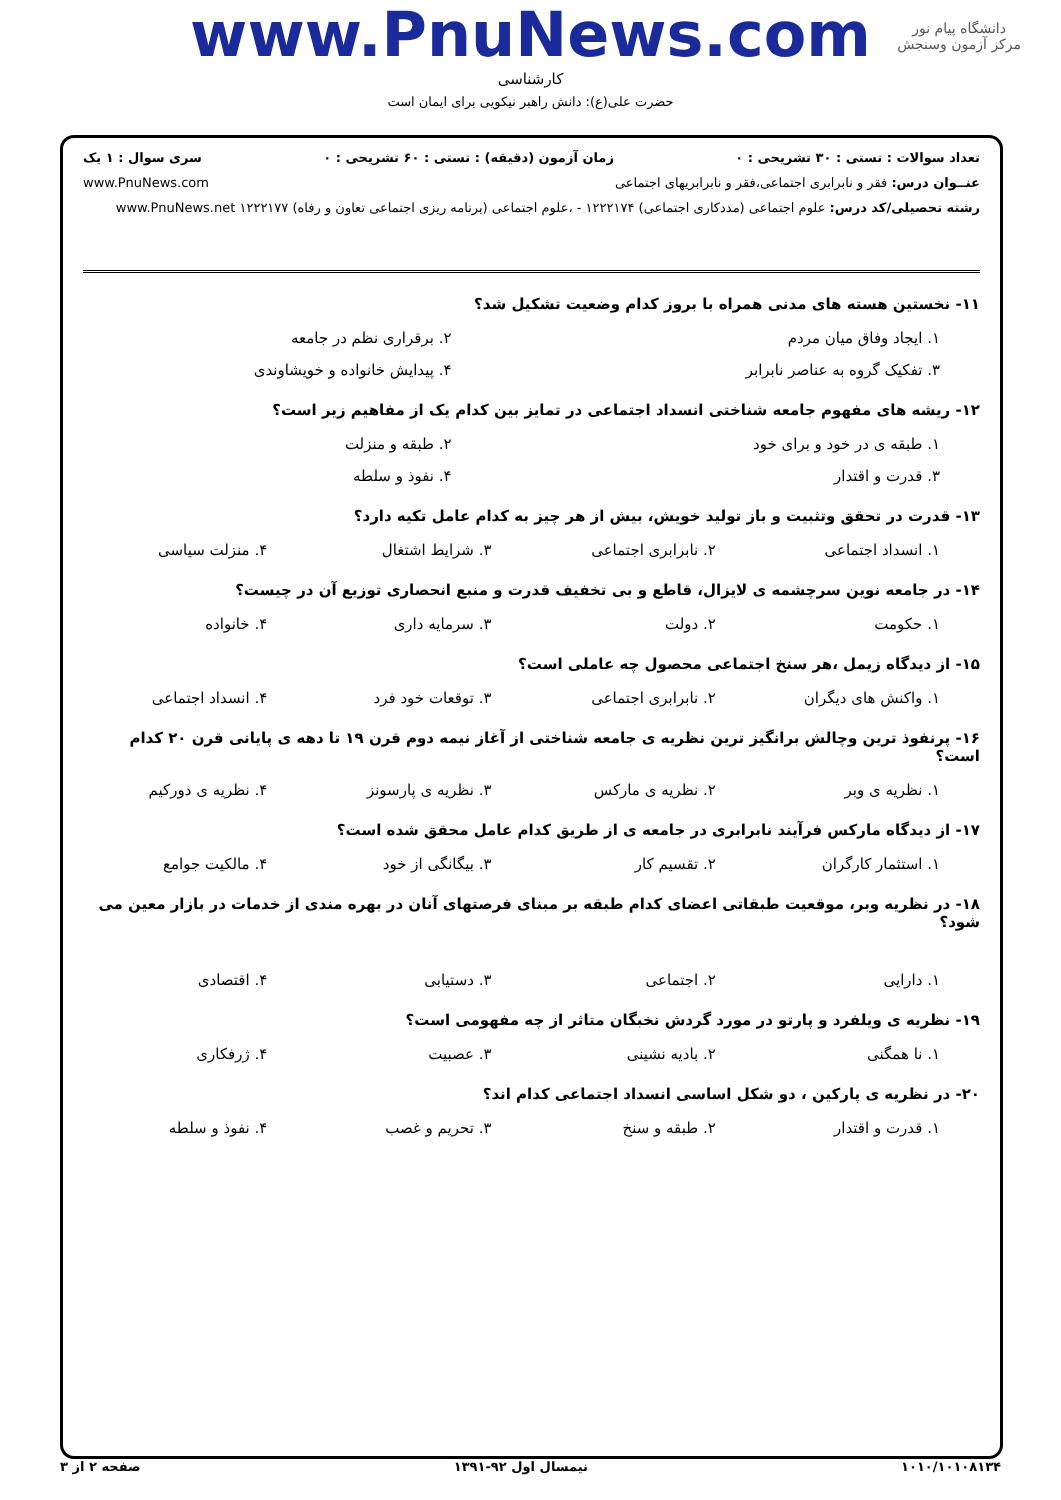دانشگاه پیام نور
مرکز آزمون وسنجش
www.PnuNews.com
کارشناسی
حضرت علی(ع): دانش راهبر نیکویی برای ایمان است
تعداد سوالات : تستی : ۳۰ تشریحی : ۰ زمان آزمون (دقیقه) : تستی : ۶۰ تشریحی : ۰ سری سوال : ۱ یک
عنــوان درس: فقر و نابرابری اجتماعی،فقر و نابرابریهای اجتماعی www.PnuNews.com
رشته تحصیلی/کد درس: علوم اجتماعی (مددکاری اجتماعی) ۱۲۲۲۱۷۴ - ،علوم اجتماعی (برنامه ریزی اجتماعی تعاون و رفاه) ۱۲۲۲۱۷۷ www.PnuNews.net
۱۱- نخستین هسته های مدنی همراه با بروز کدام وضعیت تشکیل شد؟
۱. ایجاد وفاق میان مردم ۲. برقراری نظم در جامعه
۳. تفکیک گروه به عناصر نابرابر ۴. پیدایش خانواده و خویشاوندی
۱۲- ریشه های مفهوم جامعه شناختی انسداد اجتماعی در تمایز بین کدام یک از مفاهیم زیر است؟
۱. طبقه ی در خود و برای خود ۲. طبقه و منزلت
۳. قدرت و اقتدار ۴. نفوذ و سلطه
۱۳- قدرت در تحقق وتثبیت و باز تولید خویش، بیش از هر چیز به کدام عامل تکیه دارد؟
۱. انسداد اجتماعی ۲. نابرابری اجتماعی ۳. شرایط اشتغال ۴. منزلت سیاسی
۱۴- در جامعه نوین سرچشمه ی لایزال، قاطع و بی تخفیف قدرت و منبع انحصاری توزیع آن در چیست؟
۱. حکومت ۲. دولت ۳. سرمایه داری ۴. خانواده
۱۵- از دیدگاه زیمل ،هر سنخ اجتماعی محصول چه عاملی است؟
۱. واکنش های دیگران ۲. نابرابری اجتماعی ۳. توقعات خود فرد ۴. انسداد اجتماعی
۱۶- پرنفوذ ترین وچالش برانگیز ترین نظریه ی جامعه شناختی از آغاز نیمه دوم قرن ۱۹ تا دهه ی پایانی قرن ۲۰ کدام است؟
۱. نظریه ی وبر ۲. نظریه ی مارکس ۳. نظریه ی پارسونز ۴. نظریه ی دورکیم
۱۷- از دیدگاه مارکس فرآیند نابرابری در جامعه ی از طریق کدام عامل محقق شده است؟
۱. استثمار کارگران ۲. تقسیم کار ۳. بیگانگی از خود ۴. مالکیت جوامع
۱۸- در نظریه وبر، موقعیت طبقاتی اعضای کدام طبقه بر مبنای فرصتهای آنان در بهره مندی از خدمات در بازار معین می شود؟
۱. دارایی ۲. اجتماعی ۳. دستیابی ۴. اقتصادی
۱۹- نظریه ی ویلفرد و پارتو در مورد گردش نخبگان متاثر از چه مفهومی است؟
۱. نا همگنی ۲. بادیه نشینی ۳. عصبیت ۴. ژرفکاری
۲۰- در نظریه ی پارکین ، دو شکل اساسی انسداد اجتماعی کدام اند؟
۱. قدرت و اقتدار ۲. طبقه و سنخ ۳. تحریم و غصب ۴. نفوذ و سلطه
۱۰۱۰/۱۰۱۰۸۱۳۴ نیمسال اول ۹۲-۱۳۹۱ صفحه ۲ از ۳